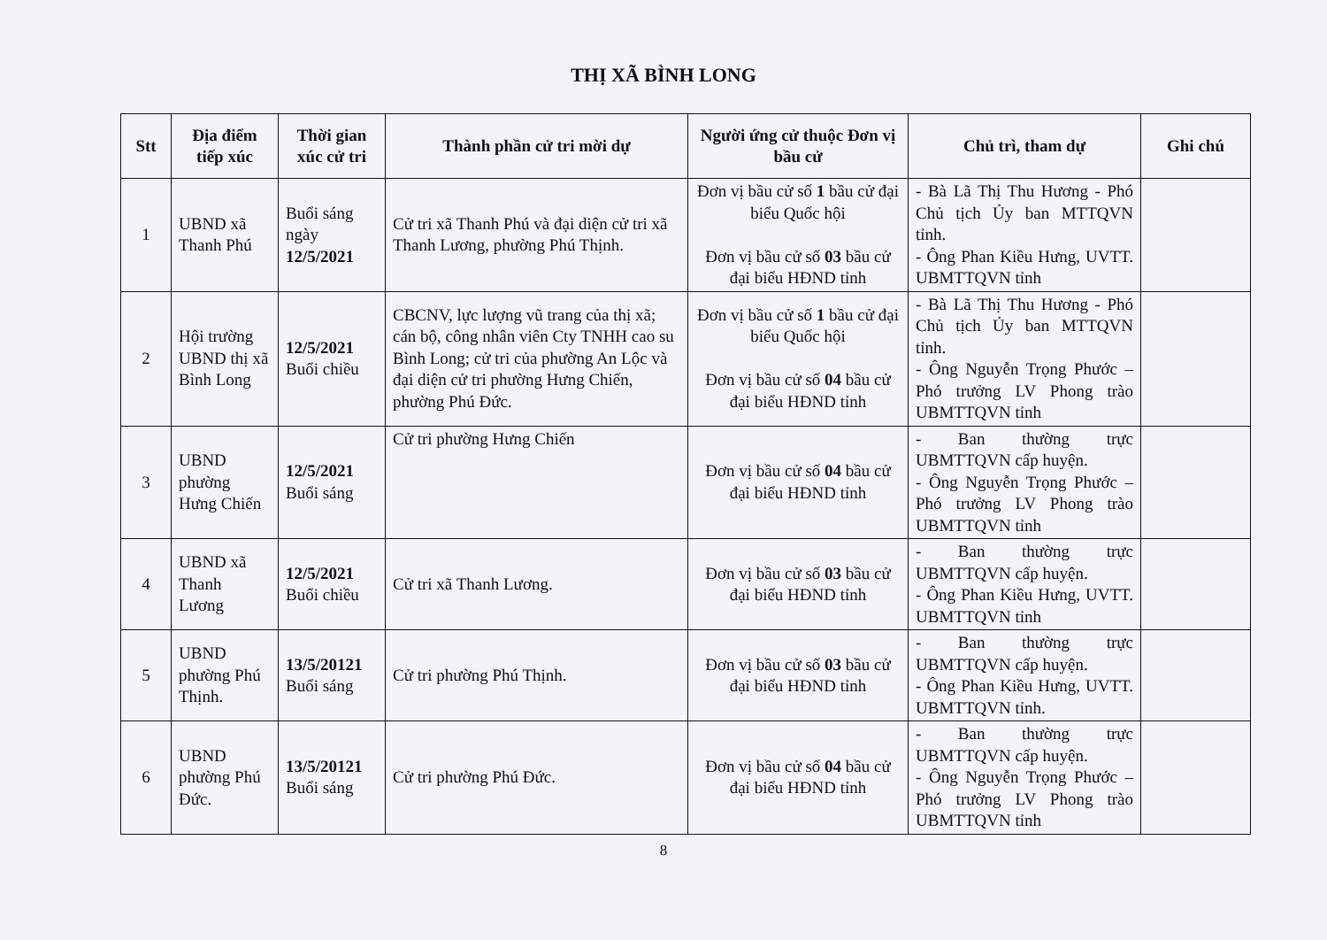THỊ XÃ BÌNH LONG
| Stt | Địa điểm tiếp xúc | Thời gian xúc cử tri | Thành phần cử tri mời dự | Người ứng cử thuộc Đơn vị bầu cử | Chủ trì, tham dự | Ghi chú |
| --- | --- | --- | --- | --- | --- | --- |
| 1 | UBND xã Thanh Phú | Buổi sáng ngày 12/5/2021 | Cử tri xã Thanh Phú và đại diện cử tri xã Thanh Lương, phường Phú Thịnh. | Đơn vị bầu cử số 1 bầu cử đại biểu Quốc hội Đơn vị bầu cử số 03 bầu cử đại biểu HĐND tỉnh | - Bà Lã Thị Thu Hương - Phó Chủ tịch Ủy ban MTTQVN tỉnh. - Ông Phan Kiều Hưng, UVTT. UBMTTQVN tỉnh | |
| 2 | Hội trường UBND thị xã Bình Long | 12/5/2021 Buổi chiều | CBCNV, lực lượng vũ trang của thị xã; cán bộ, công nhân viên Cty TNHH cao su Bình Long; cử tri của phường An Lộc và đại diện cử tri phường Hưng Chiến, phường Phú Đức. | Đơn vị bầu cử số 1 bầu cử đại biểu Quốc hội Đơn vị bầu cử số 04 bầu cử đại biểu HĐND tỉnh | - Bà Lã Thị Thu Hương - Phó Chủ tịch Ủy ban MTTQVN tỉnh. - Ông Nguyễn Trọng Phước – Phó trưởng LV Phong trào UBMTTQVN tỉnh | |
| 3 | UBND phường Hưng Chiến | 12/5/2021 Buổi sáng | Cử tri phường Hưng Chiến | Đơn vị bầu cử số 04 bầu cử đại biểu HĐND tỉnh | - Ban thường trực UBMTTQVN cấp huyện. - Ông Nguyễn Trọng Phước – Phó trưởng LV Phong trào UBMTTQVN tỉnh | |
| 4 | UBND xã Thanh Lương | 12/5/2021 Buổi chiều | Cử tri xã Thanh Lương. | Đơn vị bầu cử số 03 bầu cử đại biểu HĐND tỉnh | - Ban thường trực UBMTTQVN cấp huyện. - Ông Phan Kiều Hưng, UVTT. UBMTTQVN tỉnh | |
| 5 | UBND phường Phú Thịnh. | 13/5/20121 Buổi sáng | Cử tri phường Phú Thịnh. | Đơn vị bầu cử số 03 bầu cử đại biểu HĐND tỉnh | - Ban thường trực UBMTTQVN cấp huyện. - Ông Phan Kiều Hưng, UVTT. UBMTTQVN tỉnh. | |
| 6 | UBND phường Phú Đức. | 13/5/20121 Buổi sáng | Cử tri phường Phú Đức. | Đơn vị bầu cử số 04 bầu cử đại biểu HĐND tỉnh | - Ban thường trực UBMTTQVN cấp huyện. - Ông Nguyễn Trọng Phước – Phó trưởng LV Phong trào UBMTTQVN tỉnh | |
8